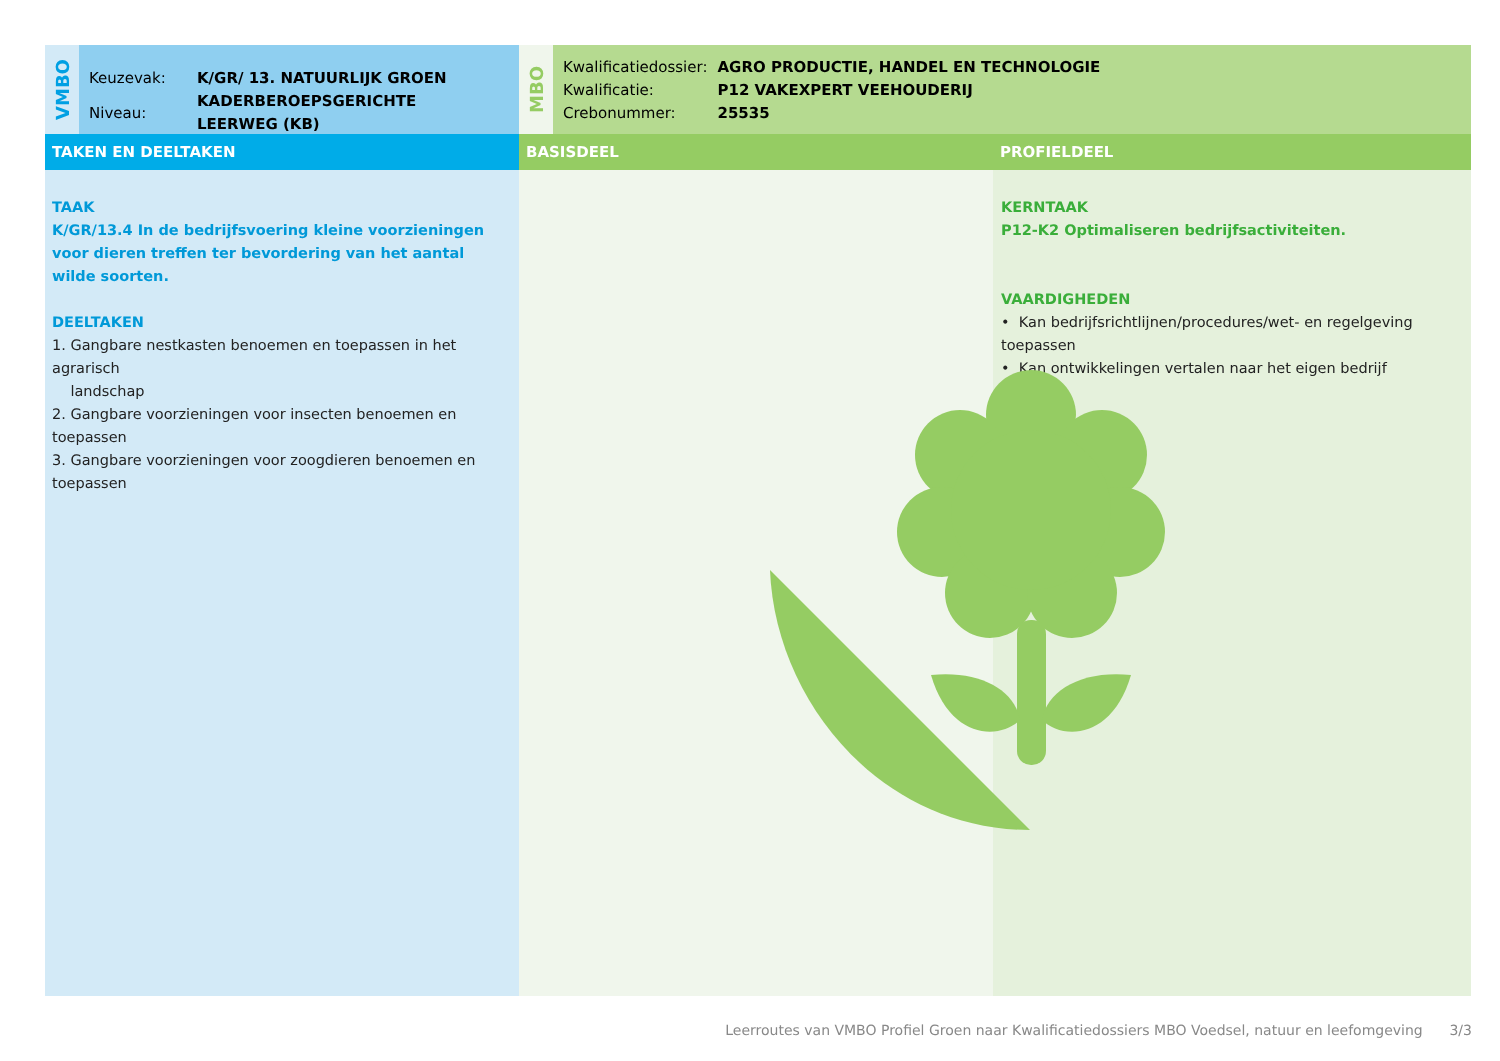VMBO
| Keuzevak: | K/GR/ 13. NATUURLIJK GROEN |
| Niveau: | KADERBEROEPSGERICHTE LEERWEG (KB) |
MBO
| Kwalificatiedossier: | AGRO PRODUCTIE, HANDEL EN TECHNOLOGIE |
| Kwalificatie: | P12 VAKEXPERT VEEHOUDERIJ |
| Crebonummer: | 25535 |
TAKEN EN DEELTAKEN BASISDEEL PROFIELDEEL
TAAK
K/GR/13.4 In de bedrijfsvoering kleine voorzieningen voor dieren treffen ter bevordering van het aantal wilde soorten.
DEELTAKEN
1. Gangbare nestkasten benoemen en toepassen in het agrarisch
landschap
2. Gangbare voorzieningen voor insecten benoemen en toepassen
3. Gangbare voorzieningen voor zoogdieren benoemen en toepassen
KERNTAAK
P12-K2 Optimaliseren bedrijfsactiviteiten.
VAARDIGHEDEN
• Kan bedrijfsrichtlijnen/procedures/wet- en regelgeving toepassen
• Kan ontwikkelingen vertalen naar het eigen bedrijf
Leerroutes van VMBO Profiel Groen naar Kwalificatiedossiers MBO Voedsel, natuur en leefomgeving 3/3